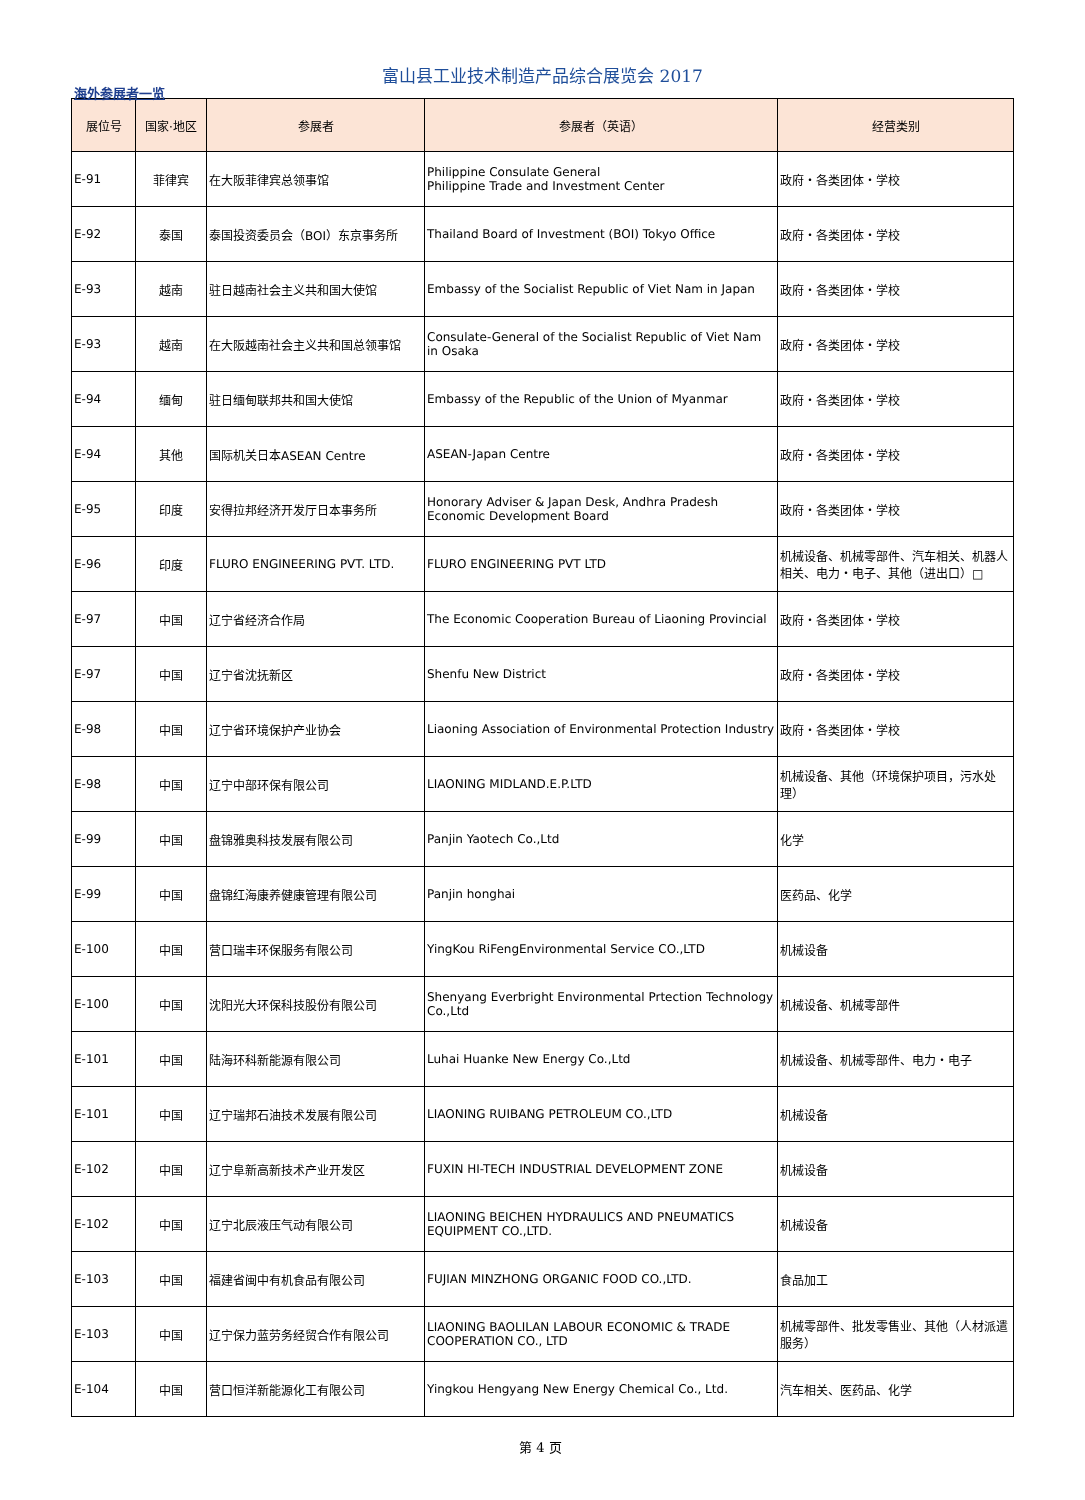富山县工业技术制造产品综合展览会 2017
海外参展者一览
| 展位号 | 国家·地区 | 参展者 | 参展者（英语） | 经营类别 |
| --- | --- | --- | --- | --- |
| E-91 | 菲律宾 | 在大阪菲律宾总领事馆 | Philippine Consulate General Philippine Trade and Investment Center | 政府・各类团体・学校 |
| E-92 | 泰国 | 泰国投资委员会（BOI）东京事务所 | Thailand Board of Investment (BOI) Tokyo Office | 政府・各类团体・学校 |
| E-93 | 越南 | 驻日越南社会主义共和国大使馆 | Embassy of the Socialist Republic of Viet Nam in Japan | 政府・各类团体・学校 |
| E-93 | 越南 | 在大阪越南社会主义共和国总领事馆 | Consulate-General of the Socialist Republic of Viet Nam in Osaka | 政府・各类团体・学校 |
| E-94 | 缅甸 | 驻日缅甸联邦共和国大使馆 | Embassy of the Republic of the Union of Myanmar | 政府・各类团体・学校 |
| E-94 | 其他 | 国际机关日本ASEAN Centre | ASEAN-Japan Centre | 政府・各类团体・学校 |
| E-95 | 印度 | 安得拉邦经济开发厅日本事务所 | Honorary Adviser & Japan Desk, Andhra Pradesh Economic Development Board | 政府・各类团体・学校 |
| E-96 | 印度 | FLURO ENGINEERING PVT. LTD. | FLURO ENGINEERING PVT LTD | 机械设备、机械零部件、汽车相关、机器人相关、电力・电子、其他（进出口）□ |
| E-97 | 中国 | 辽宁省经济合作局 | The Economic Cooperation Bureau of Liaoning Provincial | 政府・各类团体・学校 |
| E-97 | 中国 | 辽宁省沈抚新区 | Shenfu New District | 政府・各类团体・学校 |
| E-98 | 中国 | 辽宁省环境保护产业协会 | Liaoning Association of Environmental Protection Industry | 政府・各类团体・学校 |
| E-98 | 中国 | 辽宁中部环保有限公司 | LIAONING MIDLAND.E.P.LTD | 机械设备、其他（环境保护项目，污水处理） |
| E-99 | 中国 | 盘锦雅奥科技发展有限公司 | Panjin Yaotech Co.,Ltd | 化学 |
| E-99 | 中国 | 盘锦红海康养健康管理有限公司 | Panjin honghai | 医药品、化学 |
| E-100 | 中国 | 营口瑞丰环保服务有限公司 | YingKou RiFengEnvironmental Service CO.,LTD | 机械设备 |
| E-100 | 中国 | 沈阳光大环保科技股份有限公司 | Shenyang Everbright Environmental Prtection Technology Co.,Ltd | 机械设备、机械零部件 |
| E-101 | 中国 | 陆海环科新能源有限公司 | Luhai Huanke New Energy Co.,Ltd | 机械设备、机械零部件、电力・电子 |
| E-101 | 中国 | 辽宁瑞邦石油技术发展有限公司 | LIAONING RUIBANG PETROLEUM CO.,LTD | 机械设备 |
| E-102 | 中国 | 辽宁阜新高新技术产业开发区 | FUXIN HI-TECH INDUSTRIAL DEVELOPMENT ZONE | 机械设备 |
| E-102 | 中国 | 辽宁北辰液压气动有限公司 | LIAONING BEICHEN HYDRAULICS AND PNEUMATICS EQUIPMENT CO.,LTD. | 机械设备 |
| E-103 | 中国 | 福建省闽中有机食品有限公司 | FUJIAN MINZHONG ORGANIC FOOD CO.,LTD. | 食品加工 |
| E-103 | 中国 | 辽宁保力蓝劳务经贸合作有限公司 | LIAONING BAOLILAN LABOUR ECONOMIC & TRADE COOPERATION CO., LTD | 机械零部件、批发零售业、其他（人材派遣服务） |
| E-104 | 中国 | 营口恒洋新能源化工有限公司 | Yingkou Hengyang New Energy Chemical Co., Ltd. | 汽车相关、医药品、化学 |
第 4 页